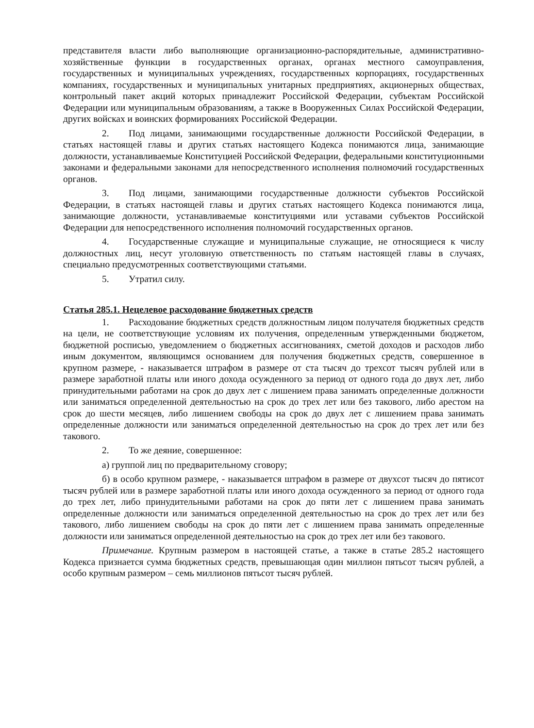представителя власти либо выполняющие организационно-распорядительные, административно-хозяйственные функции в государственных органах, органах местного самоуправления, государственных и муниципальных учреждениях, государственных корпорациях, государственных компаниях, государственных и муниципальных унитарных предприятиях, акционерных обществах, контрольный пакет акций которых принадлежит Российской Федерации, субъектам Российской Федерации или муниципальным образованиям, а также в Вооруженных Силах Российской Федерации, других войсках и воинских формированиях Российской Федерации.
2. Под лицами, занимающими государственные должности Российской Федерации, в статьях настоящей главы и других статьях настоящего Кодекса понимаются лица, занимающие должности, устанавливаемые Конституцией Российской Федерации, федеральными конституционными законами и федеральными законами для непосредственного исполнения полномочий государственных органов.
3. Под лицами, занимающими государственные должности субъектов Российской Федерации, в статьях настоящей главы и других статьях настоящего Кодекса понимаются лица, занимающие должности, устанавливаемые конституциями или уставами субъектов Российской Федерации для непосредственного исполнения полномочий государственных органов.
4. Государственные служащие и муниципальные служащие, не относящиеся к числу должностных лиц, несут уголовную ответственность по статьям настоящей главы в случаях, специально предусмотренных соответствующими статьями.
5. Утратил силу.
Статья 285.1. Нецелевое расходование бюджетных средств
1. Расходование бюджетных средств должностным лицом получателя бюджетных средств на цели, не соответствующие условиям их получения, определенным утвержденными бюджетом, бюджетной росписью, уведомлением о бюджетных ассигнованиях, сметой доходов и расходов либо иным документом, являющимся основанием для получения бюджетных средств, совершенное в крупном размере, - наказывается штрафом в размере от ста тысяч до трехсот тысяч рублей или в размере заработной платы или иного дохода осужденного за период от одного года до двух лет, либо принудительными работами на срок до двух лет с лишением права занимать определенные должности или заниматься определенной деятельностью на срок до трех лет или без такового, либо арестом на срок до шести месяцев, либо лишением свободы на срок до двух лет с лишением права занимать определенные должности или заниматься определенной деятельностью на срок до трех лет или без такового.
2. То же деяние, совершенное:
а) группой лиц по предварительному сговору;
б) в особо крупном размере, - наказывается штрафом в размере от двухсот тысяч до пятисот тысяч рублей или в размере заработной платы или иного дохода осужденного за период от одного года до трех лет, либо принудительными работами на срок до пяти лет с лишением права занимать определенные должности или заниматься определенной деятельностью на срок до трех лет или без такового, либо лишением свободы на срок до пяти лет с лишением права занимать определенные должности или заниматься определенной деятельностью на срок до трех лет или без такового.
Примечание. Крупным размером в настоящей статье, а также в статье 285.2 настоящего Кодекса признается сумма бюджетных средств, превышающая один миллион пятьсот тысяч рублей, а особо крупным размером – семь миллионов пятьсот тысяч рублей.